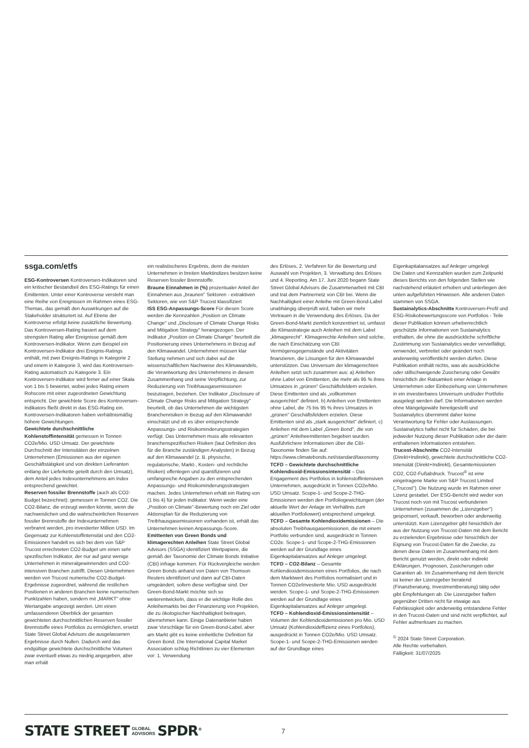ssga.com/etfs
ESG-Kontroversen Kontroversen-Indikatoren sind ein kritischer Bestandteil des ESG-Ratings für einen Emittenten. Unter einer Kontroverse versteht man eine Reihe von Ereignissen im Rahmen eines ESG-Themas, das gemäß den Auswirkungen auf die Stakeholder strukturiert ist. Auf Ebene der Kontroverse erfolgt keine zusätzliche Bewertung. Das Kontroversen-Rating basiert auf dem strengsten Rating aller Ereignisse gemäß dem Kontroversen-Indikator. Wenn zum Beispiel ein Kontroversen-Indikator drei Ereignis-Ratings enthält, mit zwei Ereignis-Ratings in Kategorie 2 und einem in Kategorie 3, wird das Kontroversen-Rating automatisch zu Kategorie 3. Ein Kontroversen-Indikator wird ferner auf einer Skala von 1 bis 5 bewertet, wobei jedes Rating einem Rohscore mit einer zugeordneten Gewichtung entspricht. Der gewichtete Score des Kontroversen-Indikators fließt direkt in das ESG-Rating ein. Kontroversen-Indikatoren haben verhältnismäßig höhere Gewichtungen.
Gewichtete durchschnittliche Kohlenstoffintensität gemessen in Tonnen CO2e/Mio. USD Umsatz. Der gewichtete Durchschnitt der Intensitäten der einzelnen Unternehmen (Emissionen aus der eigenen Geschäftstätigkeit und von direkten Lieferanten entlang der Lieferkette geteilt durch den Umsatz), dem Anteil jedes Indexunternehmens am Index entsprechend gewichtet.
Reserven fossiler Brennstoffe (auch als CO2-Budget bezeichnet): gemessen in Tonnen CO2. Die CO2-Bilanz, die erzeugt werden könnte, wenn die nachweislichen und die wahrscheinlichen Reserven fossiler Brennstoffe der Indexunternehmen verbrannt werden, pro investierter Million USD. Im Gegensatz zur Kohlenstoffintensität und den CO2-Emissionen handelt es sich bei dem von S&P Trucost errechneten CO2-Budget um einen sehr spezifischen Indikator, der nur auf ganz wenige Unternehmen in mineralgewinnenden und CO2-intensiven Branchen zutrifft. Diesen Unternehmen werden von Trucost numerische CO2-Budget-Ergebnisse zugeordnet, während die restlichen Positionen in anderen Branchen keine numerischen Punktzahlen haben, sondern mit „MARKT" ohne Wertangabe angezeigt werden. Um einen umfassenderen Überblick der gesamten gewichteten durchschnittlichen Reserven fossiler Brennstoffe eines Portfolios zu ermöglichen, ersetzt State Street Global Advisors die ausgelassenen Ergebnisse durch Nullen. Dadurch wird das endgültige gewichtete durchschnittliche Volumen zwar eventuell etwas zu niedrig angegeben, aber man erhält
ein realistischeres Ergebnis, denn die meisten Unternehmen in breiten Marktindizes besitzen keine Reserven fossiler Brennstoffe.
Braune Einnahmen in (%) prozentualer Anteil der Einnahmen aus „braunen" Sektoren - extraktiven Sektoren, wie von S&P Trucost klassifiziert
ISS ESG-Anpassungs-Score Für diesen Score werden die Kennzahlen „Position on Climate Change" und „Disclosure of Climate Change Risks and Mitigation Strategy" herangezogen. Der Indikator „Position on Climate Change" beurteilt die Positionierung eines Unternehmens in Bezug auf den Klimawandel. Unternehmen müssen klar Stellung nehmen und sich dabei auf die wissenschaftlichen Nachweise des Klimawandels, die Verantwortung des Unternehmens in diesem Zusammenhang und seine Verpflichtung, zur Reduzierung von Treibhausgasemissionen beizutragen, beziehen. Der Indikator „Disclosure of Climate Change Risks and Mitigation Strategy" beurteilt, ob das Unternehmen die wichtigsten Branchenrisiken in Bezug auf den Klimawandel einschätzt und ob es über entsprechende Anpassungs- und Risikominderungsstrategien verfügt. Das Unternehmen muss alle relevanten branchenspezifischen Risiken (laut Definition des für die Branche zuständigen Analysten) in Bezug auf den Klimawandel (z. B. physische, regulatorische, Markt-, Kosten- und rechtliche Risiken) offenlegen und quantifizieren und umfangreiche Angaben zu den entsprechenden Anpassungs- und Risikominderungsstrategien machen. Jedes Unternehmen erhält ein Rating von (1 bis 4) für jeden Indikator. Wenn weder eine „Position on Climate"-Bewertung noch ein Ziel oder Aktionsplan für die Reduzierung von Treibhausgasemissionen vorhanden ist, erhält das Unternehmen keinen Anpassungs-Score.
Emittenten von Green Bonds und klimagerechten Anleihen State Street Global Advisors (SSGA) identifiziert Wertpapiere, die gemäß der Taxonomie der Climate Bonds Initiative (CBI) infrage kommen. Für Rückvergleiche werden Green Bonds anhand von Daten von Thomson Reuters identifiziert und dann auf CBI-Daten umgeändert, sofern diese verfügbar sind. Der Green-Bond-Markt möchte sich so weiterentwickeln, dass er die wichtige Rolle des Anleihemarkts bei der Finanzierung von Projekten, die zu ökologischer Nachhaltigkeit beitragen, übernehmen kann. Einige Datenanbieter haben zwar Vorschläge für ein Green-Bond-Label, aber am Markt gibt es keine einheitliche Definition für Green Bond. Die International Capital Market Association schlug Richtlinien zu vier Elementen vor: 1. Verwendung
des Erlöses, 2. Verfahren für die Bewertung und Auswahl von Projekten, 3. Verwaltung des Erlöses und 4. Reporting. Am 17. Juni 2020 begann State Street Global Advisors die Zusammenarbeit mit CBI und trat dem Partnernetz von CBI bei. Wenn die Nachhaltigkeit einer Anleihe mit Green-Bond-Label unabhängig überprüft wird, haben wir mehr Vertrauen in die Verwendung des Erlöses. Da der Green-Bond-Markt ziemlich konzentriert ist, umfasst die Klimastrategie auch Anleihen mit dem Label „klimagerecht". Klimagerechte Anleihen sind solche, die nach Einschätzung von CBI Vermögensgegenstände und Aktivitäten finanzieren, die Lösungen für den Klimawandel unterstützen. Das Universum der klimagerechten Anleihen setzt sich zusammen aus: a) Anleihen ohne Label von Emittenten, die mehr als 95 % ihres Umsatzes in „grünen" Geschäftsfeldern erzielen. Diese Emittenten sind als „vollkommen ausgerichtet" definiert. b) Anleihen von Emittenten ohne Label, die 75 bis 95 % ihres Umsatzes in „grünen" Geschäftsfeldern erzielen. Diese Emittenten sind als „stark ausgerichtet" definiert. c) Anleihen mit dem Label „Green Bond", die von „grünen" Anleiheemittenten begeben wurden. Ausführlichere Informationen über die CBI-Taxonomie finden Sie auf: https://www.climatebonds.net/standard/taxonomy.
TCFD – Gewichtete durchschnittliche Kohlendioxid-Emissionsintensität – Das Engagement des Portfolios in kohlenstoffintensiven Unternehmen, ausgedrückt in Tonnen CO2e/Mio. USD Umsatz. Scope-1- und Scope-2-THG-Emissionen werden den Portfoliogewichtungen (der aktuelle Wert der Anlage im Verhältnis zum aktuellen Portfoliowert) entsprechend umgelegt.
TCFD – Gesamte Kohlendioxidemissionen – Die absoluten Treibhausgasemissionen, die mit einem Portfolio verbunden sind, ausgedrückt in Tonnen CO2e. Scope-1- und Scope-2-THG-Emissionen werden auf der Grundlage eines Eigenkapitalansatzes auf Anleger umgelegt.
TCFD – CO2-Bilanz – Gesamte Kohlendioxidemissionen eines Portfolios, die nach dem Marktwert des Portfolios normalisiert und in Tonnen CO2e/investierte Mio. USD ausgedrückt werden. Scope-1- und Scope-2-THG-Emissionen werden auf der Grundlage eines Eigenkapitalansatzes auf Anleger umgelegt.
TCFD – Kohlendioxid-Emissionsintensität – Volumen der Kohlendioxidemissionen pro Mio. USD Umsatz (Kohlendioxideffizienz eines Portfolios), ausgedrückt in Tonnen CO2e/Mio. USD Umsatz. Scope-1- und Scope-2-THG-Emissionen werden auf der Grundlage eines
Eigenkapitalansatzes auf Anleger umgelegt
Die Daten und Kennzahlen wurden zum Zeitpunkt dieses Berichts von den folgenden Stellen wie nachstehend erläutert erhoben und unterliegen den unten aufgeführten Hinweisen. Alle anderen Daten stammen von SSGA.
Sustainalytics-Abschnitte Kontroversen-Profil und ESG-Risikobewertungsscore von Portfolios - Teile dieser Publikation können urheberrechtlich geschützte Informationen von Sustainalytics enthalten, die ohne die ausdrückliche schriftliche Zustimmung von Sustainalytics weder vervielfältigt, verwendet, verbreitet oder geändert noch anderweitig veröffentlicht werden dürfen. Diese Publikation enthält nichts, was als ausdrückliche oder stillschweigende Zusicherung oder Gewähr hinsichtlich der Ratsamkeit einer Anlage in Unternehmen oder Einbeziehung von Unternehmen in ein investierbares Universum und/oder Portfolio ausgelegt werden darf. Die Informationen werden ohne Mängelgewähr bereitgestellt und Sustainalytics übernimmt daher keine Verantwortung für Fehler oder Auslassungen. Sustainalytics haftet nicht für Schäden, die bei jedweder Nutzung dieser Publikation oder der darin enthaltenen Informationen entstehen.
Trucost-Abschnitte CO2-Intensität (Direkt+Indirekt), gewichtete durchschnittliche CO2-Intensität (Direkt+Indirekt), Gesamtemissionen CO2, CO2-Fußabdruck. Trucost<sup>®</sup> ist eine eingetragene Marke von S&P Trucost Limited („Trucost"). Die Nutzung wurde im Rahmen einer Lizenz gestattet. Der ESG-Bericht wird weder von Trucost noch von mit Trucost verbundenen Unternehmen (zusammen die „Lizenzgeber") gesponsert, verkauft, beworben oder anderweitig unterstützt. Kein Lizenzgeber gibt hinsichtlich der aus der Nutzung von Trucost-Daten mit dem Bericht zu erzielenden Ergebnisse oder hinsichtlich der Eignung von Trucost-Daten für die Zwecke, zu denen diese Daten im Zusammenhang mit dem Bericht genutzt werden, direkt oder indirekt Erklärungen, Prognosen, Zusicherungen oder Garantien ab. Im Zusammenhang mit dem Bericht ist keiner der Lizenzgeber beratend (Finanzberatung, Investmentberatung) tätig oder gibt Empfehlungen ab. Die Lizenzgeber haften gegenüber Dritten nicht für etwaige aus Fahrlässigkeit oder anderweitig entstandene Fehler in den Trucost-Daten und sind nicht verpflichtet, auf Fehler aufmerksam zu machen.
<sup>©</sup> 2024 State Street Corporation.
Alle Rechte vorbehalten.
Fälligkeit: 31/07/2025
STATE STREET GLOBAL
ADVISORS SPDR<sup>®</sup> 7